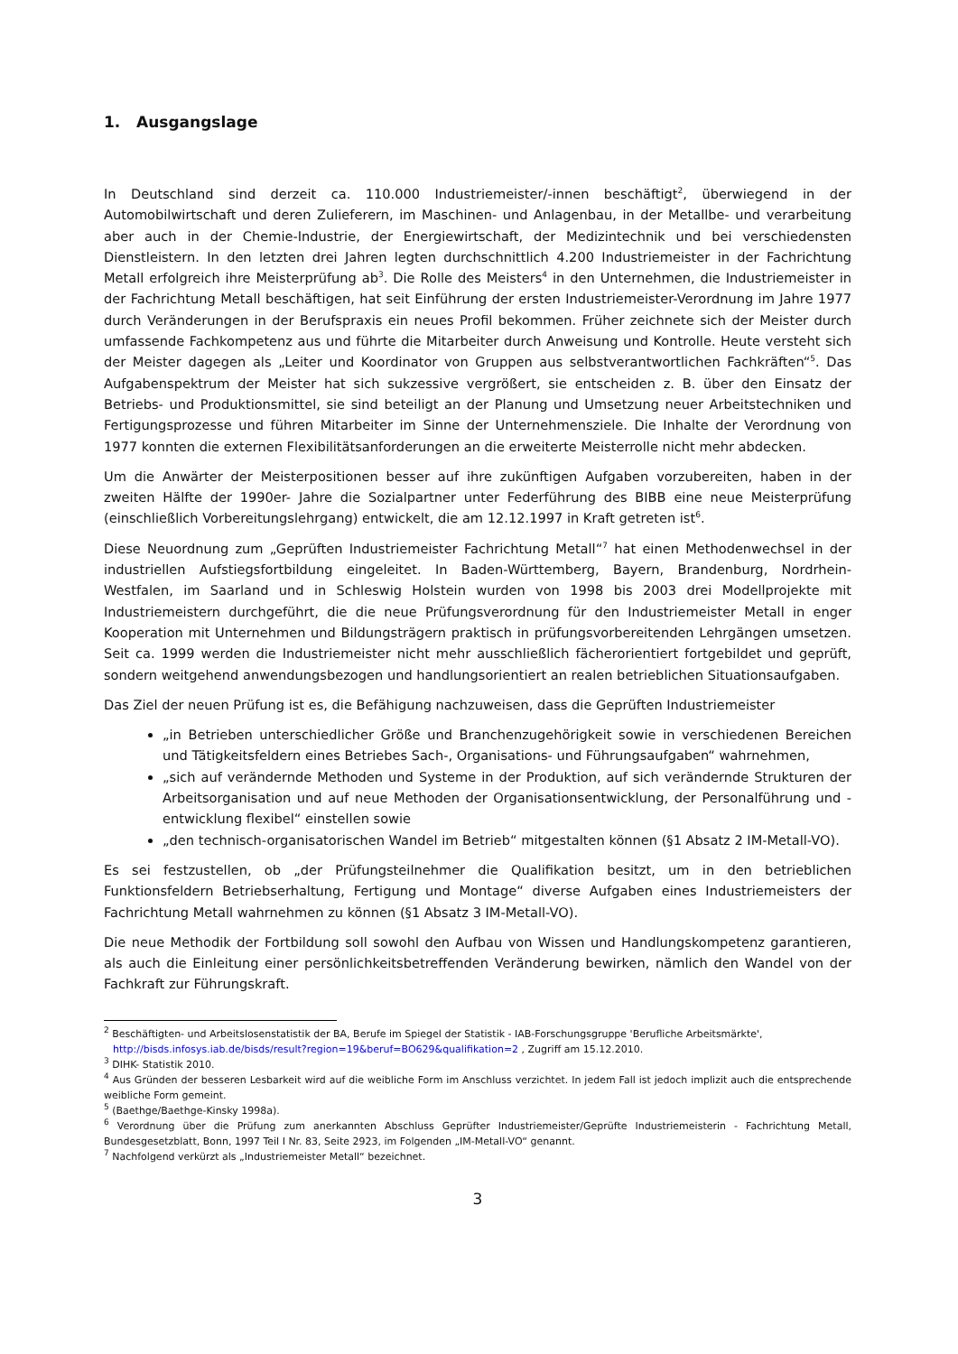1. Ausgangslage
In Deutschland sind derzeit ca. 110.000 Industriemeister/-innen beschäftigt<sup>2</sup>, überwiegend in der Automobilwirtschaft und deren Zulieferern, im Maschinen- und Anlagenbau, in der Metallbe- und verarbeitung aber auch in der Chemie-Industrie, der Energiewirtschaft, der Medizintechnik und bei verschiedensten Dienstleistern. In den letzten drei Jahren legten durchschnittlich 4.200 Industriemeister in der Fachrichtung Metall erfolgreich ihre Meisterprüfung ab<sup>3</sup>. Die Rolle des Meisters<sup>4</sup> in den Unternehmen, die Industriemeister in der Fachrichtung Metall beschäftigen, hat seit Einführung der ersten Industriemeister-Verordnung im Jahre 1977 durch Veränderungen in der Berufspraxis ein neues Profil bekommen. Früher zeichnete sich der Meister durch umfassende Fachkompetenz aus und führte die Mitarbeiter durch Anweisung und Kontrolle. Heute versteht sich der Meister dagegen als „Leiter und Koordinator von Gruppen aus selbstverantwortlichen Fachkräften“<sup>5</sup>. Das Aufgabenspektrum der Meister hat sich sukzessive vergrößert, sie entscheiden z. B. über den Einsatz der Betriebs- und Produktionsmittel, sie sind beteiligt an der Planung und Umsetzung neuer Arbeitstechniken und Fertigungsprozesse und führen Mitarbeiter im Sinne der Unternehmensziele. Die Inhalte der Verordnung von 1977 konnten die externen Flexibilitätsanforderungen an die erweiterte Meisterrolle nicht mehr abdecken.
Um die Anwärter der Meisterpositionen besser auf ihre zukünftigen Aufgaben vorzubereiten, haben in der zweiten Hälfte der 1990er- Jahre die Sozialpartner unter Federführung des BIBB eine neue Meisterprüfung (einschließlich Vorbereitungslehrgang) entwickelt, die am 12.12.1997 in Kraft getreten ist<sup>6</sup>.
Diese Neuordnung zum „Geprüften Industriemeister Fachrichtung Metall“<sup>7</sup> hat einen Methodenwechsel in der industriellen Aufstiegsfortbildung eingeleitet. In Baden-Württemberg, Bayern, Brandenburg, Nordrhein-Westfalen, im Saarland und in Schleswig Holstein wurden von 1998 bis 2003 drei Modellprojekte mit Industriemeistern durchgeführt, die die neue Prüfungsverordnung für den Industriemeister Metall in enger Kooperation mit Unternehmen und Bildungsträgern praktisch in prüfungsvorbereitenden Lehrgängen umsetzen. Seit ca. 1999 werden die Industriemeister nicht mehr ausschließlich fächerorientiert fortgebildet und geprüft, sondern weitgehend anwendungsbezogen und handlungsorientiert an realen betrieblichen Situationsaufgaben.
Das Ziel der neuen Prüfung ist es, die Befähigung nachzuweisen, dass die Geprüften Industriemeister
„in Betrieben unterschiedlicher Größe und Branchenzugehörigkeit sowie in verschiedenen Bereichen und Tätigkeitsfeldern eines Betriebes Sach-, Organisations- und Führungsaufgaben“ wahrnehmen,
„sich auf verändernde Methoden und Systeme in der Produktion, auf sich verändernde Strukturen der Arbeitsorganisation und auf neue Methoden der Organisationsentwicklung, der Personalführung und -entwicklung flexibel“ einstellen sowie
„den technisch-organisatorischen Wandel im Betrieb“ mitgestalten können (§1 Absatz 2 IM-Metall-VO).
Es sei festzustellen, ob „der Prüfungsteilnehmer die Qualifikation besitzt, um in den betrieblichen Funktionsfeldern Betriebserhaltung, Fertigung und Montage“ diverse Aufgaben eines Industriemeisters der Fachrichtung Metall wahrnehmen zu können (§1 Absatz 3 IM-Metall-VO).
Die neue Methodik der Fortbildung soll sowohl den Aufbau von Wissen und Handlungskompetenz garantieren, als auch die Einleitung einer persönlichkeitsbetreffenden Veränderung bewirken, nämlich den Wandel von der Fachkraft zur Führungskraft.
<sup>2</sup> Beschäftigten- und Arbeitslosenstatistik der BA, Berufe im Spiegel der Statistik - IAB-Forschungsgruppe 'Berufliche Arbeitsmärkte',
http://bisds.infosys.iab.de/bisds/result?region=19&beruf=BO629&qualifikation=2 , Zugriff am 15.12.2010.
<sup>3</sup> DIHK- Statistik 2010.
<sup>4</sup> Aus Gründen der besseren Lesbarkeit wird auf die weibliche Form im Anschluss verzichtet. In jedem Fall ist jedoch implizit auch die entsprechende weibliche Form gemeint.
<sup>5</sup> (Baethge/Baethge-Kinsky 1998a).
<sup>6</sup> Verordnung über die Prüfung zum anerkannten Abschluss Geprüfter Industriemeister/Geprüfte Industriemeisterin - Fachrichtung Metall, Bundesgesetzblatt, Bonn, 1997 Teil I Nr. 83, Seite 2923, im Folgenden „IM-Metall-VO“ genannt.
<sup>7</sup> Nachfolgend verkürzt als „Industriemeister Metall“ bezeichnet.
3